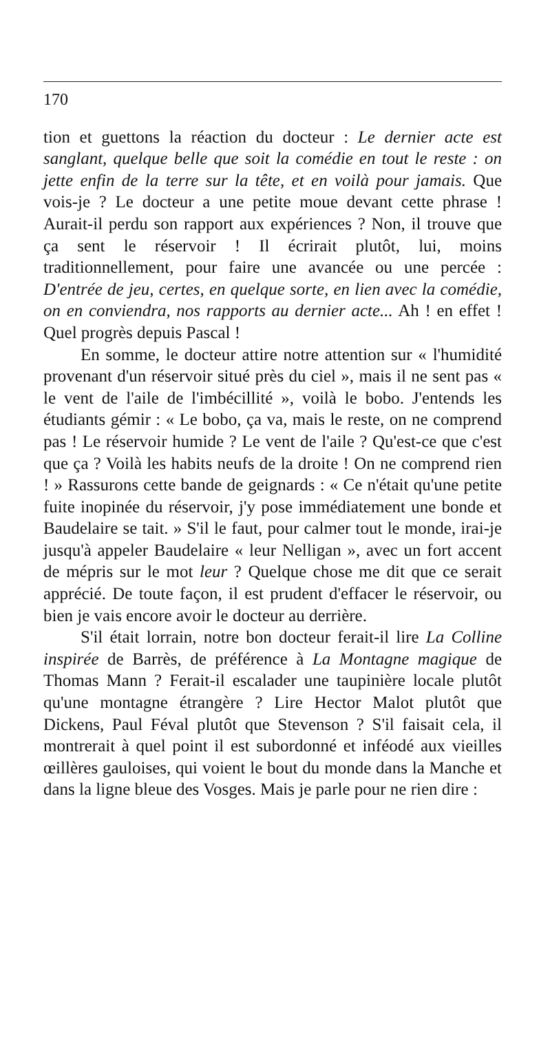170
tion et guettons la réaction du docteur : Le dernier acte est sanglant, quelque belle que soit la comédie en tout le reste : on jette enfin de la terre sur la tête, et en voilà pour jamais. Que vois-je ? Le docteur a une petite moue devant cette phrase ! Aurait-il perdu son rapport aux expériences ? Non, il trouve que ça sent le réservoir ! Il écrirait plutôt, lui, moins traditionnellement, pour faire une avancée ou une percée : D'entrée de jeu, certes, en quelque sorte, en lien avec la comédie, on en conviendra, nos rapports au dernier acte... Ah ! en effet ! Quel progrès depuis Pascal !
En somme, le docteur attire notre attention sur « l'humidité provenant d'un réservoir situé près du ciel », mais il ne sent pas « le vent de l'aile de l'imbécillité », voilà le bobo. J'entends les étudiants gémir : « Le bobo, ça va, mais le reste, on ne comprend pas ! Le réservoir humide ? Le vent de l'aile ? Qu'est-ce que c'est que ça ? Voilà les habits neufs de la droite ! On ne comprend rien ! » Rassurons cette bande de geignards : « Ce n'était qu'une petite fuite inopinée du réservoir, j'y pose immédiatement une bonde et Baudelaire se tait. » S'il le faut, pour calmer tout le monde, irai-je jusqu'à appeler Baudelaire « leur Nelligan », avec un fort accent de mépris sur le mot leur ? Quelque chose me dit que ce serait apprécié. De toute façon, il est prudent d'effacer le réservoir, ou bien je vais encore avoir le docteur au derrière.
S'il était lorrain, notre bon docteur ferait-il lire La Colline inspirée de Barrès, de préférence à La Montagne magique de Thomas Mann ? Ferait-il escalader une taupinière locale plutôt qu'une montagne étrangère ? Lire Hector Malot plutôt que Dickens, Paul Féval plutôt que Stevenson ? S'il faisait cela, il montrerait à quel point il est subordonné et inféodé aux vieilles œillères gauloises, qui voient le bout du monde dans la Manche et dans la ligne bleue des Vosges. Mais je parle pour ne rien dire :